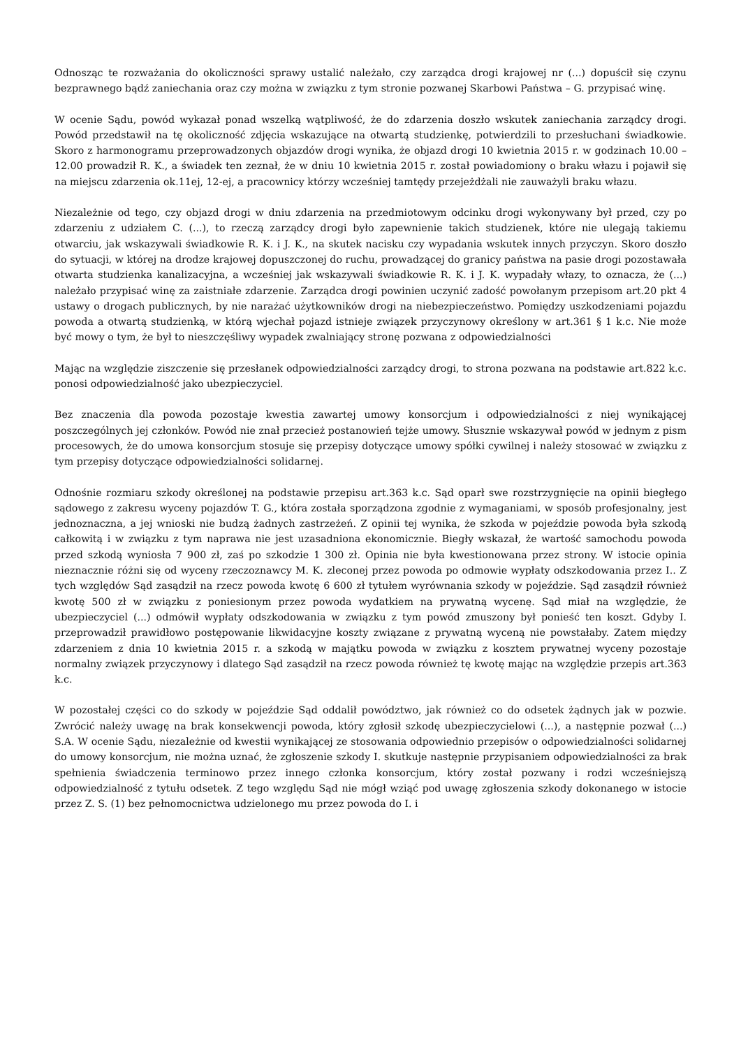Odnosząc te rozważania do okoliczności sprawy ustalić należało, czy zarządca drogi krajowej nr (...) dopuścił się czynu bezprawnego bądź zaniechania oraz czy można w związku z tym stronie pozwanej Skarbowi Państwa – G. przypisać winę.
W ocenie Sądu, powód wykazał ponad wszelką wątpliwość, że do zdarzenia doszło wskutek zaniechania zarządcy drogi. Powód przedstawił na tę okoliczność zdjęcia wskazujące na otwartą studzienkę, potwierdzili to przesłuchani świadkowie. Skoro z harmonogramu przeprowadzonych objazdów drogi wynika, że objazd drogi 10 kwietnia 2015 r. w godzinach 10.00 – 12.00 prowadził R. K., a świadek ten zeznał, że w dniu 10 kwietnia 2015 r. został powiadomiony o braku włazu i pojawił się na miejscu zdarzenia ok.11ej, 12-ej, a pracownicy którzy wcześniej tamtędy przejeżdżali nie zauważyli braku włazu.
Niezależnie od tego, czy objazd drogi w dniu zdarzenia na przedmiotowym odcinku drogi wykonywany był przed, czy po zdarzeniu z udziałem C. (...), to rzeczą zarządcy drogi było zapewnienie takich studzienek, które nie ulegają takiemu otwarciu, jak wskazywali świadkowie R. K. i J. K., na skutek nacisku czy wypadania wskutek innych przyczyn. Skoro doszło do sytuacji, w której na drodze krajowej dopuszczonej do ruchu, prowadzącej do granicy państwa na pasie drogi pozostawała otwarta studzienka kanalizacyjna, a wcześniej jak wskazywali świadkowie R. K. i J. K. wypadały włazy, to oznacza, że (...) należało przypisać winę za zaistniałe zdarzenie. Zarządca drogi powinien uczynić zadość powołanym przepisom art.20 pkt 4 ustawy o drogach publicznych, by nie narażać użytkowników drogi na niebezpieczeństwo. Pomiędzy uszkodzeniami pojazdu powoda a otwartą studzienką, w którą wjechał pojazd istnieje związek przyczynowy określony w art.361 § 1 k.c. Nie może być mowy o tym, że był to nieszczęśliwy wypadek zwalniający stronę pozwana z odpowiedzialności
Mając na względzie ziszczenie się przesłanek odpowiedzialności zarządcy drogi, to strona pozwana na podstawie art.822 k.c. ponosi odpowiedzialność jako ubezpieczyciel.
Bez znaczenia dla powoda pozostaje kwestia zawartej umowy konsorcjum i odpowiedzialności z niej wynikającej poszczególnych jej członków. Powód nie znał przecież postanowień tejże umowy. Słusznie wskazywał powód w jednym z pism procesowych, że do umowa konsorcjum stosuje się przepisy dotyczące umowy spółki cywilnej i należy stosować w związku z tym przepisy dotyczące odpowiedzialności solidarnej.
Odnośnie rozmiaru szkody określonej na podstawie przepisu art.363 k.c. Sąd oparł swe rozstrzygnięcie na opinii biegłego sądowego z zakresu wyceny pojazdów T. G., która została sporządzona zgodnie z wymaganiami, w sposób profesjonalny, jest jednoznaczna, a jej wnioski nie budzą żadnych zastrzeżeń. Z opinii tej wynika, że szkoda w pojeździe powoda była szkodą całkowitą i w związku z tym naprawa nie jest uzasadniona ekonomicznie. Biegły wskazał, że wartość samochodu powoda przed szkodą wyniosła 7 900 zł, zaś po szkodzie 1 300 zł. Opinia nie była kwestionowana przez strony. W istocie opinia nieznacznie różni się od wyceny rzeczoznawcy M. K. zleconej przez powoda po odmowie wypłaty odszkodowania przez I.. Z tych względów Sąd zasądził na rzecz powoda kwotę 6 600 zł tytułem wyrównania szkody w pojeździe. Sąd zasądził również kwotę 500 zł w związku z poniesionym przez powoda wydatkiem na prywatną wycenę. Sąd miał na względzie, że ubezpieczyciel (...) odmówił wypłaty odszkodowania w związku z tym powód zmuszony był ponieść ten koszt. Gdyby I. przeprowadził prawidłowo postępowanie likwidacyjne koszty związane z prywatną wyceną nie powstałaby. Zatem między zdarzeniem z dnia 10 kwietnia 2015 r. a szkodą w majątku powoda w związku z kosztem prywatnej wyceny pozostaje normalny związek przyczynowy i dlatego Sąd zasądził na rzecz powoda również tę kwotę mając na względzie przepis art.363 k.c.
W pozostałej części co do szkody w pojeździe Sąd oddalił powództwo, jak również co do odsetek żądnych jak w pozwie. Zwrócić należy uwagę na brak konsekwencji powoda, który zgłosił szkodę ubezpieczycielowi (...), a następnie pozwał (...) S.A. W ocenie Sądu, niezależnie od kwestii wynikającej ze stosowania odpowiednio przepisów o odpowiedzialności solidarnej do umowy konsorcjum, nie można uznać, że zgłoszenie szkody I. skutkuje następnie przypisaniem odpowiedzialności za brak spełnienia świadczenia terminowo przez innego członka konsorcjum, który został pozwany i rodzi wcześniejszą odpowiedzialność z tytułu odsetek. Z tego względu Sąd nie mógł wziąć pod uwagę zgłoszenia szkody dokonanego w istocie przez Z. S. (1) bez pełnomocnictwa udzielonego mu przez powoda do I. i